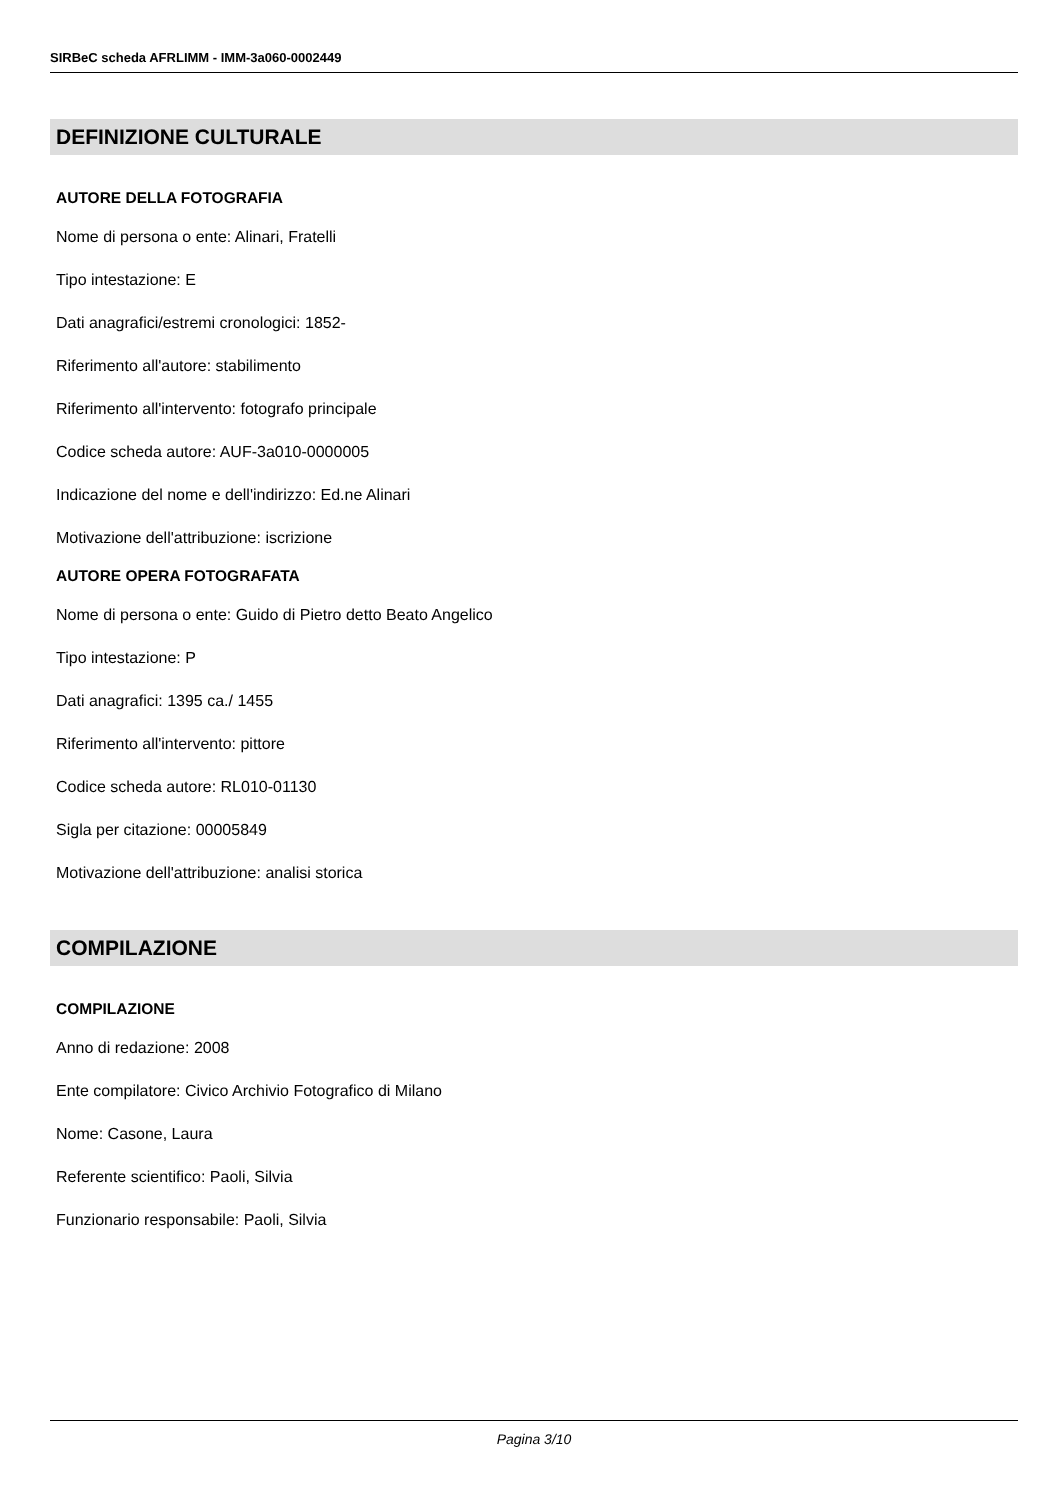SIRBeC scheda AFRLIMM - IMM-3a060-0002449
DEFINIZIONE CULTURALE
AUTORE DELLA FOTOGRAFIA
Nome di persona o ente: Alinari, Fratelli
Tipo intestazione: E
Dati anagrafici/estremi cronologici: 1852-
Riferimento all'autore: stabilimento
Riferimento all'intervento: fotografo principale
Codice scheda autore: AUF-3a010-0000005
Indicazione del nome e dell'indirizzo: Ed.ne Alinari
Motivazione dell'attribuzione: iscrizione
AUTORE OPERA FOTOGRAFATA
Nome di persona o ente: Guido di Pietro detto Beato Angelico
Tipo intestazione: P
Dati anagrafici: 1395 ca./ 1455
Riferimento all'intervento: pittore
Codice scheda autore: RL010-01130
Sigla per citazione: 00005849
Motivazione dell'attribuzione: analisi storica
COMPILAZIONE
COMPILAZIONE
Anno di redazione: 2008
Ente compilatore: Civico Archivio Fotografico di Milano
Nome: Casone, Laura
Referente scientifico: Paoli, Silvia
Funzionario responsabile: Paoli, Silvia
Pagina 3/10